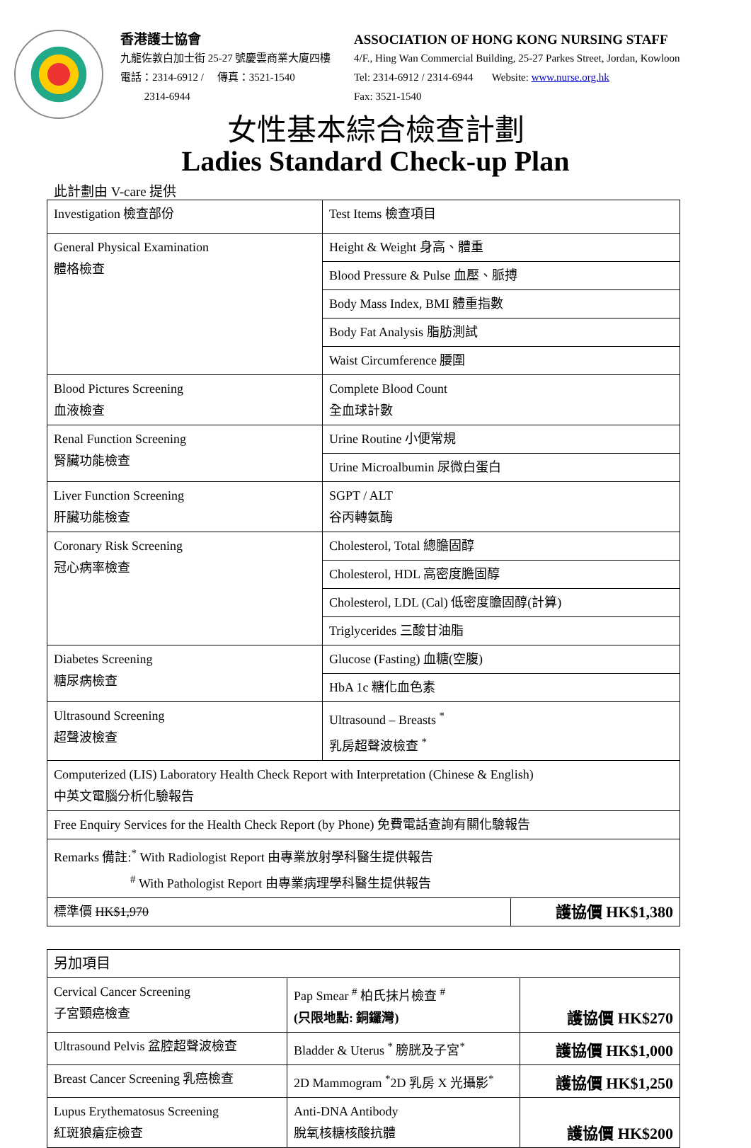香港護士協會
九龍佐敦白加士街 25-27 號慶雲商業大廈四樓
電話：2314-6912 / 傳真：3521-1540
2314-6944
ASSOCIATION OF HONG KONG NURSING STAFF
4/F., Hing Wan Commercial Building, 25-27 Parkes Street, Jordan, Kowloon
Tel: 2314-6912 / 2314-6944 Website: www.nurse.org.hk
Fax: 3521-1540
女性基本綜合檢查計劃
Ladies Standard Check-up Plan
此計劃由 V-care 提供
| Investigation 檢查部份 | Test Items 檢查項目 | |
| General Physical Examination 體格檢查 | Height & Weight 身高、體重 | |
| | Blood Pressure & Pulse 血壓、脈搏 | |
| | Body Mass Index, BMI 體重指數 | |
| | Body Fat Analysis 脂肪測試 | |
| | Waist Circumference 腰圍 | |
| Blood Pictures Screening 血液檢查 | Complete Blood Count 全血球計數 | |
| Renal Function Screening 腎臟功能檢查 | Urine Routine 小便常規 | |
| | Urine Microalbumin 尿微白蛋白 | |
| Liver Function Screening 肝臟功能檢查 | SGPT / ALT 谷丙轉氨酶 | |
| Coronary Risk Screening 冠心病率檢查 | Cholesterol, Total 總膽固醇 | |
| | Cholesterol, HDL 高密度膽固醇 | |
| | Cholesterol, LDL (Cal) 低密度膽固醇(計算) | |
| | Triglycerides 三酸甘油脂 | |
| Diabetes Screening 糖尿病檢查 | Glucose (Fasting) 血糖(空腹) | |
| | HbA 1c 糖化血色素 | |
| Ultrasound Screening 超聲波檢查 | Ultrasound – Breasts <sup>*</sup> 乳房超聲波檢查 <sup>*</sup> | |
| Computerized (LIS) Laboratory Health Check Report with Interpretation (Chinese & English) 中英文電腦分析化驗報告 | | |
| Free Enquiry Services for the Health Check Report (by Phone) 免費電話查詢有關化驗報告 | | |
| Remarks 備註:<sup>*</sup> With Radiologist Report 由專業放射學科醫生提供報告 <sup>#</sup> With Pathologist Report 由專業病理學科醫生提供報告 | | |
| 標準價 HK$1,970 | | 護協價 HK$1,380 |
| 另加項目 | | |
| Cervical Cancer Screening 子宮頸癌檢查 | Pap Smear <sup>#</sup> 柏氏抹片檢查 <sup>#</sup> (只限地點: 銅鑼灣) | 護協價 HK$270 |
| Ultrasound Pelvis 盆腔超聲波檢查 | Bladder & Uterus <sup>*</sup> 膀胱及子宮<sup>*</sup> | 護協價 HK$1,000 |
| Breast Cancer Screening 乳癌檢查 | 2D Mammogram <sup>*</sup>2D 乳房 X 光攝影<sup>*</sup> | 護協價 HK$1,250 |
| Lupus Erythematosus Screening 紅斑狼瘡症檢查 | Anti-DNA Antibody 脫氧核糖核酸抗體 | 護協價 HK$200 |